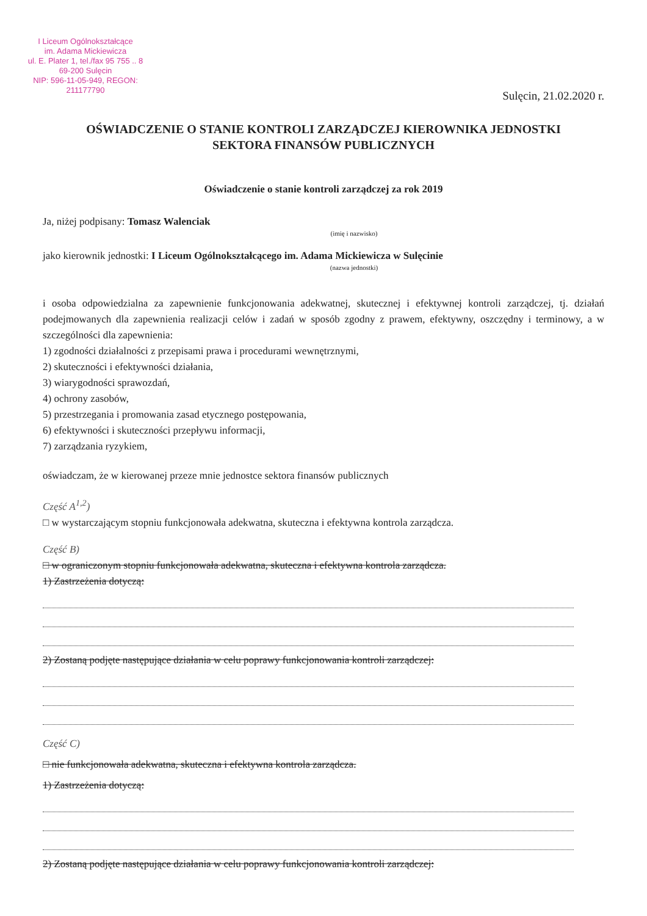I Liceum Ogólnokształcące
im. Adama Mickiewicza
ul. E. Plater 1, tel./fax 95 755 .. 8
69-200 Sulęcin
NIP: 596-11-05-949, REGON: 211177790
Sulęcin, 21.02.2020 r.
OŚWIADCZENIE O STANIE KONTROLI ZARZĄDCZEJ KIEROWNIKA JEDNOSTKI
SEKTORA FINANSÓW PUBLICZNYCH
Oświadczenie o stanie kontroli zarządczej za rok 2019
Ja, niżej podpisany: Tomasz Walenciak
(imię i nazwisko)
jako kierownik jednostki: I Liceum Ogólnokształcącego im. Adama Mickiewicza w Sulęcinie
(nazwa jednostki)
i osoba odpowiedzialna za zapewnienie funkcjonowania adekwatnej, skutecznej i efektywnej kontroli zarządczej, tj. działań podejmowanych dla zapewnienia realizacji celów i zadań w sposób zgodny z prawem, efektywny, oszczędny i terminowy, a w szczególności dla zapewnienia:
1) zgodności działalności z przepisami prawa i procedurami wewnętrznymi,
2) skuteczności i efektywności działania,
3) wiarygodności sprawozdań,
4) ochrony zasobów,
5) przestrzegania i promowania zasad etycznego postępowania,
6) efektywności i skuteczności przepływu informacji,
7) zarządzania ryzykiem,
oświadczam, że w kierowanej przeze mnie jednostce sektora finansów publicznych
Część A<sup>1,2</sup>)
□ w wystarczającym stopniu funkcjonowała adekwatna, skuteczna i efektywna kontrola zarządcza.
Część B)
□ w ograniczonym stopniu funkcjonowała adekwatna, skuteczna i efektywna kontrola zarządcza.
1) Zastrzeżenia dotyczą:
2) Zostaną podjęte następujące działania w celu poprawy funkcjonowania kontroli zarządczej:
Część C)
□ nie funkcjonowała adekwatna, skuteczna i efektywna kontrola zarządcza.
1) Zastrzeżenia dotyczą:
2) Zostaną podjęte następujące działania w celu poprawy funkcjonowania kontroli zarządczej: